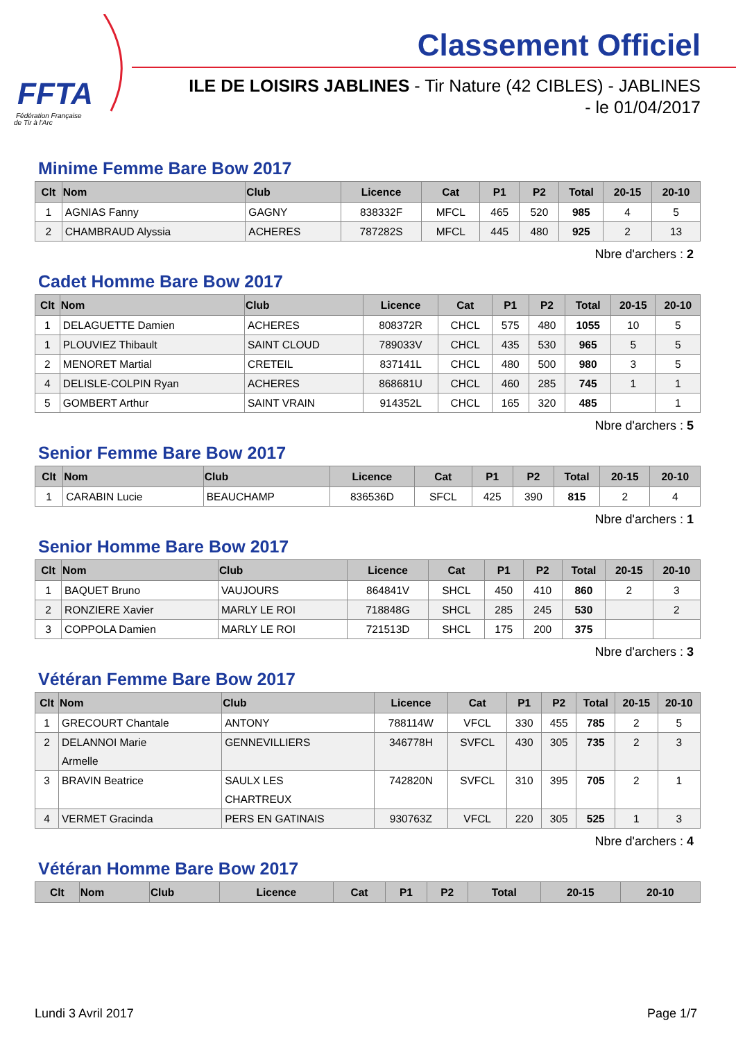FFTA
Fédération Française
de Tir à l'Arc
Classement Officiel
ILE DE LOISIRS JABLINES - Tir Nature (42 CIBLES) - JABLINES
- le 01/04/2017
Minime Femme Bare Bow 2017
| Clt | Nom | Club | Licence | Cat | P1 | P2 | Total | 20-15 | 20-10 |
| --- | --- | --- | --- | --- | --- | --- | --- | --- | --- |
| 1 | AGNIAS Fanny | GAGNY | 838332F | MFCL | 465 | 520 | 985 | 4 | 5 |
| 2 | CHAMBRAUD Alyssia | ACHERES | 787282S | MFCL | 445 | 480 | 925 | 2 | 13 |
Nbre d'archers : 2
Cadet Homme Bare Bow 2017
| Clt | Nom | Club | Licence | Cat | P1 | P2 | Total | 20-15 | 20-10 |
| --- | --- | --- | --- | --- | --- | --- | --- | --- | --- |
| 1 | DELAGUETTE Damien | ACHERES | 808372R | CHCL | 575 | 480 | 1055 | 10 | 5 |
| 1 | PLOUVIEZ Thibault | SAINT CLOUD | 789033V | CHCL | 435 | 530 | 965 | 5 | 5 |
| 2 | MENORET Martial | CRETEIL | 837141L | CHCL | 480 | 500 | 980 | 3 | 5 |
| 4 | DELISLE-COLPIN Ryan | ACHERES | 868681U | CHCL | 460 | 285 | 745 | 1 | 1 |
| 5 | GOMBERT Arthur | SAINT VRAIN | 914352L | CHCL | 165 | 320 | 485 | | 1 |
Nbre d'archers : 5
Senior Femme Bare Bow 2017
| Clt | Nom | Club | Licence | Cat | P1 | P2 | Total | 20-15 | 20-10 |
| --- | --- | --- | --- | --- | --- | --- | --- | --- | --- |
| 1 | CARABIN Lucie | BEAUCHAMP | 836536D | SFCL | 425 | 390 | 815 | 2 | 4 |
Nbre d'archers : 1
Senior Homme Bare Bow 2017
| Clt | Nom | Club | Licence | Cat | P1 | P2 | Total | 20-15 | 20-10 |
| --- | --- | --- | --- | --- | --- | --- | --- | --- | --- |
| 1 | BAQUET Bruno | VAUJOURS | 864841V | SHCL | 450 | 410 | 860 | 2 | 3 |
| 2 | RONZIERE Xavier | MARLY LE ROI | 718848G | SHCL | 285 | 245 | 530 | | 2 |
| 3 | COPPOLA Damien | MARLY LE ROI | 721513D | SHCL | 175 | 200 | 375 | | |
Nbre d'archers : 3
Vétéran Femme Bare Bow 2017
| Clt | Nom | Club | Licence | Cat | P1 | P2 | Total | 20-15 | 20-10 |
| --- | --- | --- | --- | --- | --- | --- | --- | --- | --- |
| 1 | GRECOURT Chantale | ANTONY | 788114W | VFCL | 330 | 455 | 785 | 2 | 5 |
| 2 | DELANNOI Marie Armelle | GENNEVILLIERS | 346778H | SVFCL | 430 | 305 | 735 | 2 | 3 |
| 3 | BRAVIN Beatrice | SAULX LES CHARTREUX | 742820N | SVFCL | 310 | 395 | 705 | 2 | 1 |
| 4 | VERMET Gracinda | PERS EN GATINAIS | 930763Z | VFCL | 220 | 305 | 525 | 1 | 3 |
Nbre d'archers : 4
Vétéran Homme Bare Bow 2017
| Clt | Nom | Club | Licence | Cat | P1 | P2 | Total | 20-15 | 20-10 |
| --- | --- | --- | --- | --- | --- | --- | --- | --- | --- |
Lundi 3 Avril 2017 Page 1/7